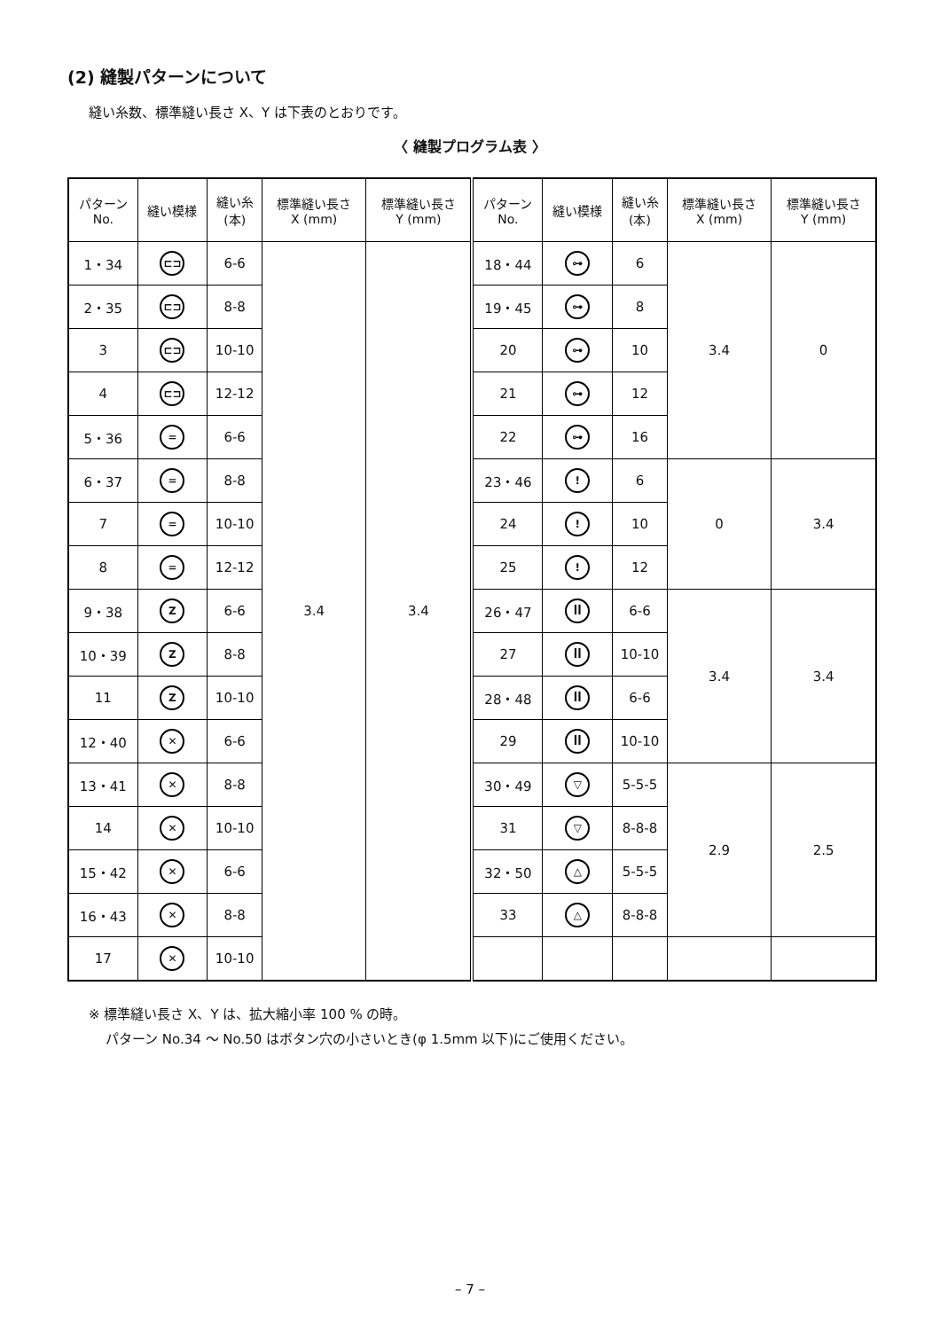(2) 縫製パターンについて
縫い糸数、標準縫い長さ X、Y は下表のとおりです。
〈 縫製プログラム表 〉
| パターン No. | 縫い模様 | 縫い糸 (本) | 標準縫い長さ X (mm) | 標準縫い長さ Y (mm) | パターン No. | 縫い模様 | 縫い糸 (本) | 標準縫い長さ X (mm) | 標準縫い長さ Y (mm) |
| --- | --- | --- | --- | --- | --- | --- | --- | --- | --- |
| 1・34 | ⊏⊐ | 6-6 | 3.4 | 3.4 | 18・44 | ⊶ | 6 | 3.4 | 0 |
| 2・35 | ⊏⊐ | 8-8 | | | 19・45 | ⊶ | 8 | | |
| 3 | ⊏⊐ | 10-10 | | | 20 | ⊶ | 10 | | |
| 4 | ⊏⊐ | 12-12 | | | 21 | ⊶ | 12 | | |
| 5・36 | = | 6-6 | | | 22 | ⊶ | 16 | | |
| 6・37 | = | 8-8 | | | 23・46 | ǃ | 6 | 0 | 3.4 |
| 7 | = | 10-10 | | | 24 | ǃ | 10 | | |
| 8 | = | 12-12 | | | 25 | ǃ | 12 | | |
| 9・38 | Z | 6-6 | | | 26・47 | ꟾꟾ | 6-6 | 3.4 | 3.4 |
| 10・39 | Z | 8-8 | | | 27 | ꟾꟾ | 10-10 | | |
| 11 | Z | 10-10 | | | 28・48 | ꟾꟾ | 6-6 | | |
| 12・40 | ✕ | 6-6 | | | 29 | ꟾꟾ | 10-10 | | |
| 13・41 | ✕ | 8-8 | | | 30・49 | ▽ | 5-5-5 | 2.9 | 2.5 |
| 14 | ✕ | 10-10 | | | 31 | ▽ | 8-8-8 | | |
| 15・42 | ✕ | 6-6 | | | 32・50 | △ | 5-5-5 | | |
| 16・43 | ✕ | 8-8 | | | 33 | △ | 8-8-8 | | |
| 17 | ✕ | 10-10 | | | | | | | |
※ 標準縫い長さ X、Y は、拡大縮小率 100 % の時。
パターン No.34 ～ No.50 はボタン穴の小さいとき(φ 1.5mm 以下)にご使用ください。
– 7 –